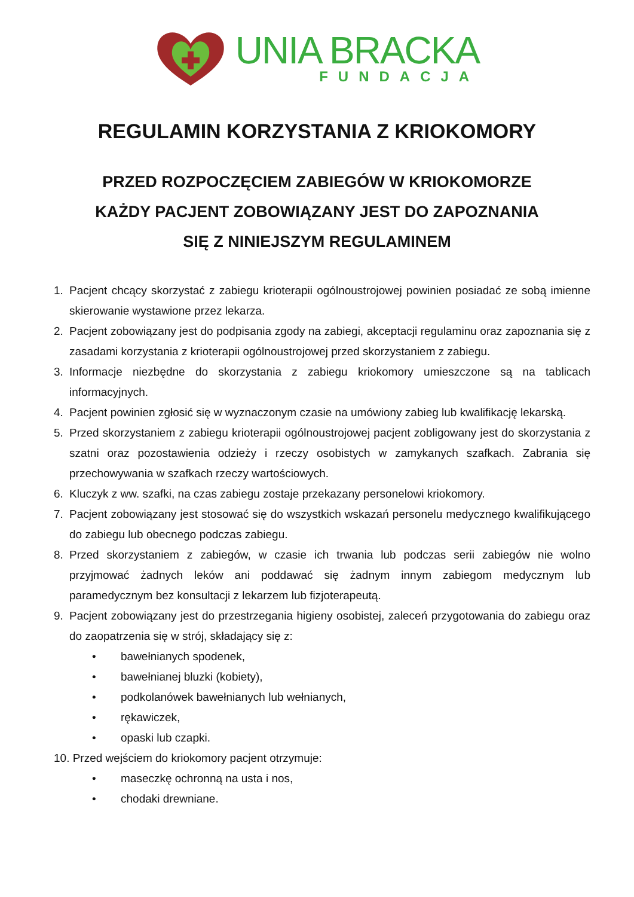UNIA BRACKA
FUNDACJA
REGULAMIN KORZYSTANIA Z KRIOKOMORY
PRZED ROZPOCZĘCIEM ZABIEGÓW W KRIOKOMORZE
KAŻDY PACJENT ZOBOWIĄZANY JEST DO ZAPOZNANIA
SIĘ Z NINIEJSZYM REGULAMINEM
1. Pacjent chcący skorzystać z zabiegu krioterapii ogólnoustrojowej powinien posiadać ze sobą imienne skierowanie wystawione przez lekarza.
2. Pacjent zobowiązany jest do podpisania zgody na zabiegi, akceptacji regulaminu oraz zapoznania się z zasadami korzystania z krioterapii ogólnoustrojowej przed skorzystaniem z zabiegu.
3. Informacje niezbędne do skorzystania z zabiegu kriokomory umieszczone są na tablicach informacyjnych.
4. Pacjent powinien zgłosić się w wyznaczonym czasie na umówiony zabieg lub kwalifikację lekarską.
5. Przed skorzystaniem z zabiegu krioterapii ogólnoustrojowej pacjent zobligowany jest do skorzystania z szatni oraz pozostawienia odzieży i rzeczy osobistych w zamykanych szafkach. Zabrania się przechowywania w szafkach rzeczy wartościowych.
6. Kluczyk z ww. szafki, na czas zabiegu zostaje przekazany personelowi kriokomory.
7. Pacjent zobowiązany jest stosować się do wszystkich wskazań personelu medycznego kwalifikującego do zabiegu lub obecnego podczas zabiegu.
8. Przed skorzystaniem z zabiegów, w czasie ich trwania lub podczas serii zabiegów nie wolno przyjmować żadnych leków ani poddawać się żadnym innym zabiegom medycznym lub paramedycznym bez konsultacji z lekarzem lub fizjoterapeutą.
9. Pacjent zobowiązany jest do przestrzegania higieny osobistej, zaleceń przygotowania do zabiegu oraz do zaopatrzenia się w strój, składający się z:
• bawełnianych spodenek,
• bawełnianej bluzki (kobiety),
• podkolanówek bawełnianych lub wełnianych,
• rękawiczek,
• opaski lub czapki.
10. Przed wejściem do kriokomory pacjent otrzymuje:
• maseczkę ochronną na usta i nos,
• chodaki drewniane.